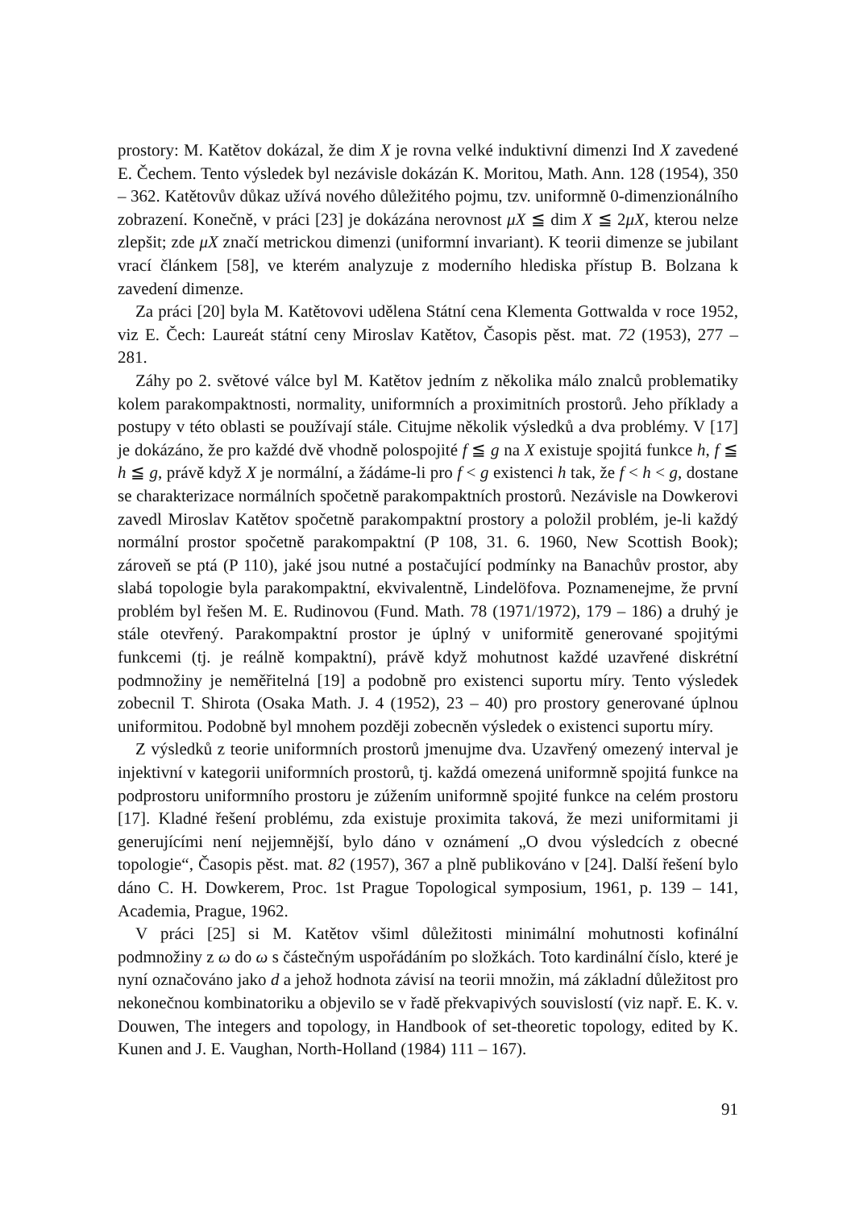prostory: M. Katětov dokázal, že dim X je rovna velké induktivní dimenzi Ind X zavedené E. Čechem. Tento výsledek byl nezávisle dokázán K. Moritou, Math. Ann. 128 (1954), 350 – 362. Katětovův důkaz užívá nového důležitého pojmu, tzv. uniformně 0-dimenzionálního zobrazení. Konečně, v práci [23] je dokázána nerovnost μX ≦ dim X ≦ 2μX, kterou nelze zlepšit; zde μX značí metrickou dimenzi (uniformní invariant). K teorii dimenze se jubilant vrací článkem [58], ve kterém analyzuje z moderního hlediska přístup B. Bolzana k zavedení dimenze.
Za práci [20] byla M. Katětovovi udělena Státní cena Klementa Gottwalda v roce 1952, viz E. Čech: Laureát státní ceny Miroslav Katětov, Časopis pěst. mat. 72 (1953), 277 – 281.
Záhy po 2. světové válce byl M. Katětov jedním z několika málo znalců problematiky kolem parakompaktnosti, normality, uniformních a proximitních prostorů. Jeho příklady a postupy v této oblasti se používají stále. Citujme několik výsledků a dva problémy. V [17] je dokázáno, že pro každé dvě vhodně polospojité f ≦ g na X existuje spojitá funkce h, f ≦ h ≦ g, právě když X je normální, a žádáme-li pro f < g existenci h tak, že f < h < g, dostane se charakterizace normálních spočetně parakompaktních prostorů. Nezávisle na Dowkerovi zavedl Miroslav Katětov spočetně parakompaktní prostory a položil problém, je-li každý normální prostor spočetně parakompaktní (P 108, 31. 6. 1960, New Scottish Book); zároveň se ptá (P 110), jaké jsou nutné a postačující podmínky na Banachův prostor, aby slabá topologie byla parakompaktní, ekvivalentně, Lindelöfova. Poznamenejme, že první problém byl řešen M. E. Rudinovou (Fund. Math. 78 (1971/1972), 179 – 186) a druhý je stále otevřený. Parakompaktní prostor je úplný v uniformitě generované spojitými funkcemi (tj. je reálně kompaktní), právě když mohutnost každé uzavřené diskrétní podmnožiny je neměřitelná [19] a podobně pro existenci suportu míry. Tento výsledek zobecnil T. Shirota (Osaka Math. J. 4 (1952), 23 – 40) pro prostory generované úplnou uniformitou. Podobně byl mnohem později zobecněn výsledek o existenci suportu míry.
Z výsledků z teorie uniformních prostorů jmenujme dva. Uzavřený omezený interval je injektivní v kategorii uniformních prostorů, tj. každá omezená uniformně spojitá funkce na podprostoru uniformního prostoru je zúžením uniformně spojité funkce na celém prostoru [17]. Kladné řešení problému, zda existuje proximita taková, že mezi uniformitami ji generujícími není nejjemnější, bylo dáno v oznámení „O dvou výsledcích z obecné topologie“, Časopis pěst. mat. 82 (1957), 367 a plně publikováno v [24]. Další řešení bylo dáno C. H. Dowkerem, Proc. 1st Prague Topological symposium, 1961, p. 139 – 141, Academia, Prague, 1962.
V práci [25] si M. Katětov všiml důležitosti minimální mohutnosti kofinální podmnožiny z ω do ω s částečným uspořádáním po složkách. Toto kardinální číslo, které je nyní označováno jako d a jehož hodnota závisí na teorii množin, má základní důležitost pro nekonečnou kombinatoriku a objevilo se v řadě překvapivých souvislostí (viz např. E. K. v. Douwen, The integers and topology, in Handbook of set-theoretic topology, edited by K. Kunen and J. E. Vaughan, North-Holland (1984) 111 – 167).
91